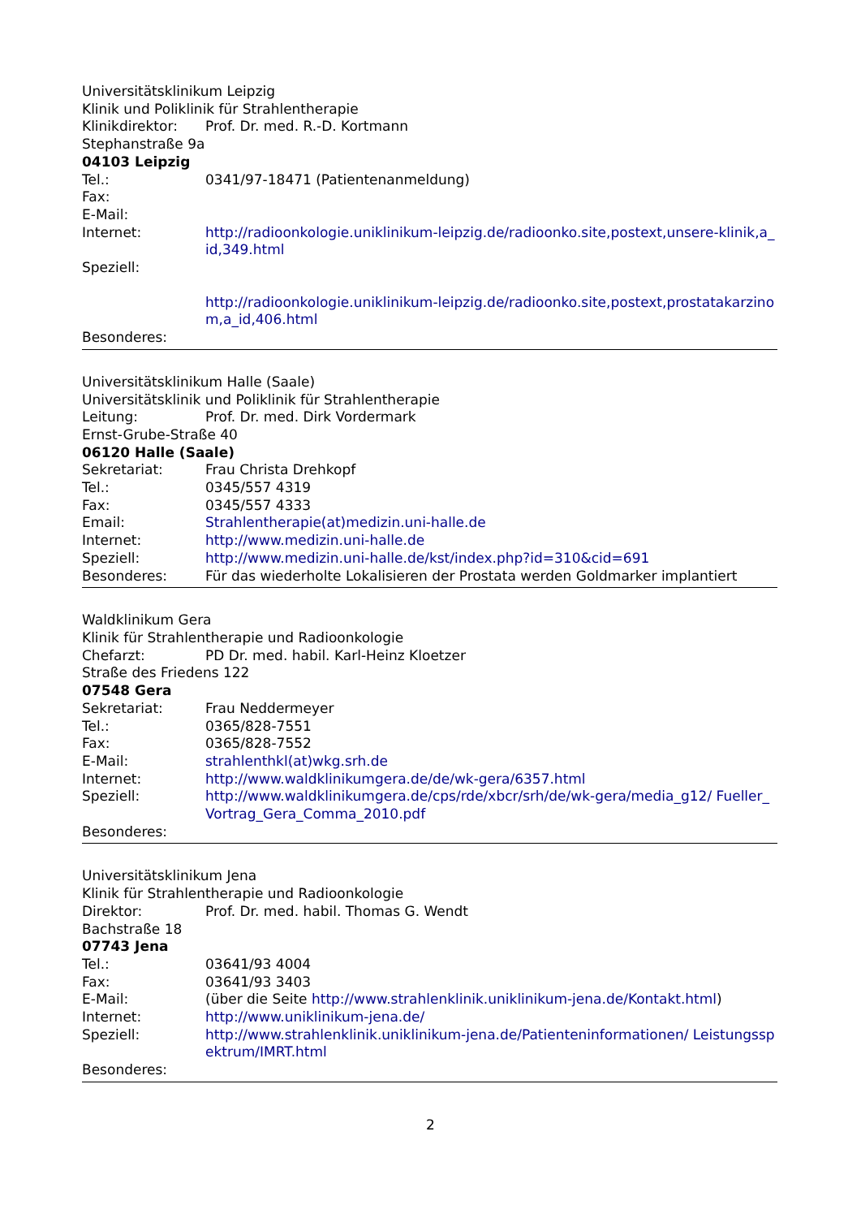Universitätsklinikum Leipzig
Klinik und Poliklinik für Strahlentherapie
Klinikdirektor: Prof. Dr. med. R.-D. Kortmann
Stephanstraße 9a
04103 Leipzig
Tel.: 0341/97-18471 (Patientenanmeldung)
Fax:
E-Mail:
Internet: http://radioonkologie.uniklinikum-leipzig.de/radioonko.site,postext,unsere-klinik,a_id,349.html
Speziell:
http://radioonkologie.uniklinikum-leipzig.de/radioonko.site,postext,prostatakarzinom,a_id,406.html
Besonderes:
Universitätsklinikum Halle (Saale)
Universitätsklinik und Poliklinik für Strahlentherapie
Leitung: Prof. Dr. med. Dirk Vordermark
Ernst-Grube-Straße 40
06120 Halle (Saale)
Sekretariat: Frau Christa Drehkopf
Tel.: 0345/557 4319
Fax: 0345/557 4333
Email: Strahlentherapie(at)medizin.uni-halle.de
Internet: http://www.medizin.uni-halle.de
Speziell: http://www.medizin.uni-halle.de/kst/index.php?id=310&cid=691
Besonderes: Für das wiederholte Lokalisieren der Prostata werden Goldmarker implantiert
Waldklinikum Gera
Klinik für Strahlentherapie und Radioonkologie
Chefarzt: PD Dr. med. habil. Karl-Heinz Kloetzer
Straße des Friedens 122
07548 Gera
Sekretariat: Frau Neddermeyer
Tel.: 0365/828-7551
Fax: 0365/828-7552
E-Mail: strahlenthkl(at)wkg.srh.de
Internet: http://www.waldklinikumgera.de/de/wk-gera/6357.html
Speziell: http://www.waldklinikumgera.de/cps/rde/xbcr/srh/de/wk-gera/media_g12/ Fueller_Vortrag_Gera_Comma_2010.pdf
Besonderes:
Universitätsklinikum Jena
Klinik für Strahlentherapie und Radioonkologie
Direktor: Prof. Dr. med. habil. Thomas G. Wendt
Bachstraße 18
07743 Jena
Tel.: 03641/93 4004
Fax: 03641/93 3403
E-Mail: (über die Seite http://www.strahlenklinik.uniklinikum-jena.de/Kontakt.html)
Internet: http://www.uniklinikum-jena.de/
Speziell: http://www.strahlenklinik.uniklinikum-jena.de/Patienteninformationen/ Leistungsspektrum/IMRT.html
Besonderes:
2